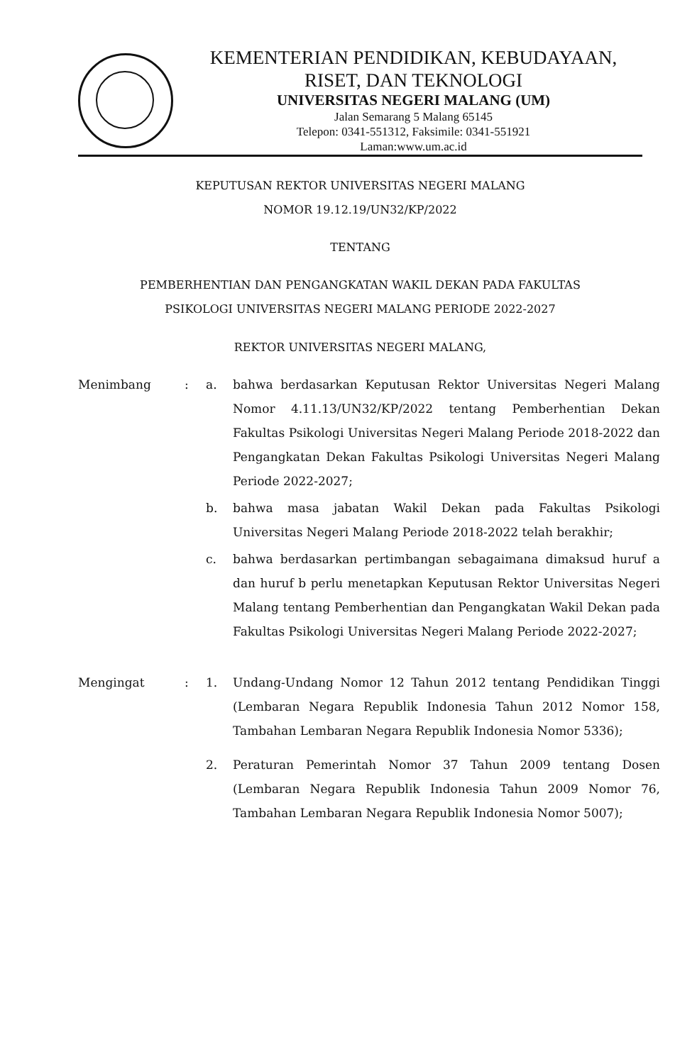KEMENTERIAN PENDIDIKAN, KEBUDAYAAN,
RISET, DAN TEKNOLOGI
UNIVERSITAS NEGERI MALANG (UM)
Jalan Semarang 5 Malang 65145
Telepon: 0341-551312, Faksimile: 0341-551921
Laman:www.um.ac.id
KEPUTUSAN REKTOR UNIVERSITAS NEGERI MALANG
NOMOR 19.12.19/UN32/KP/2022
TENTANG
PEMBERHENTIAN DAN PENGANGKATAN WAKIL DEKAN PADA FAKULTAS
PSIKOLOGI UNIVERSITAS NEGERI MALANG PERIODE 2022-2027
REKTOR UNIVERSITAS NEGERI MALANG,
| Menimbang | : | a. | bahwa berdasarkan Keputusan Rektor Universitas Negeri Malang Nomor 4.11.13/UN32/KP/2022 tentang Pemberhentian Dekan Fakultas Psikologi Universitas Negeri Malang Periode 2018-2022 dan Pengangkatan Dekan Fakultas Psikologi Universitas Negeri Malang Periode 2022-2027; |
| | | b. | bahwa masa jabatan Wakil Dekan pada Fakultas Psikologi Universitas Negeri Malang Periode 2018-2022 telah berakhir; |
| | | c. | bahwa berdasarkan pertimbangan sebagaimana dimaksud huruf a dan huruf b perlu menetapkan Keputusan Rektor Universitas Negeri Malang tentang Pemberhentian dan Pengangkatan Wakil Dekan pada Fakultas Psikologi Universitas Negeri Malang Periode 2022-2027; |
| Mengingat | : | 1. | Undang-Undang Nomor 12 Tahun 2012 tentang Pendidikan Tinggi (Lembaran Negara Republik Indonesia Tahun 2012 Nomor 158, Tambahan Lembaran Negara Republik Indonesia Nomor 5336); |
| | | 2. | Peraturan Pemerintah Nomor 37 Tahun 2009 tentang Dosen (Lembaran Negara Republik Indonesia Tahun 2009 Nomor 76, Tambahan Lembaran Negara Republik Indonesia Nomor 5007); |